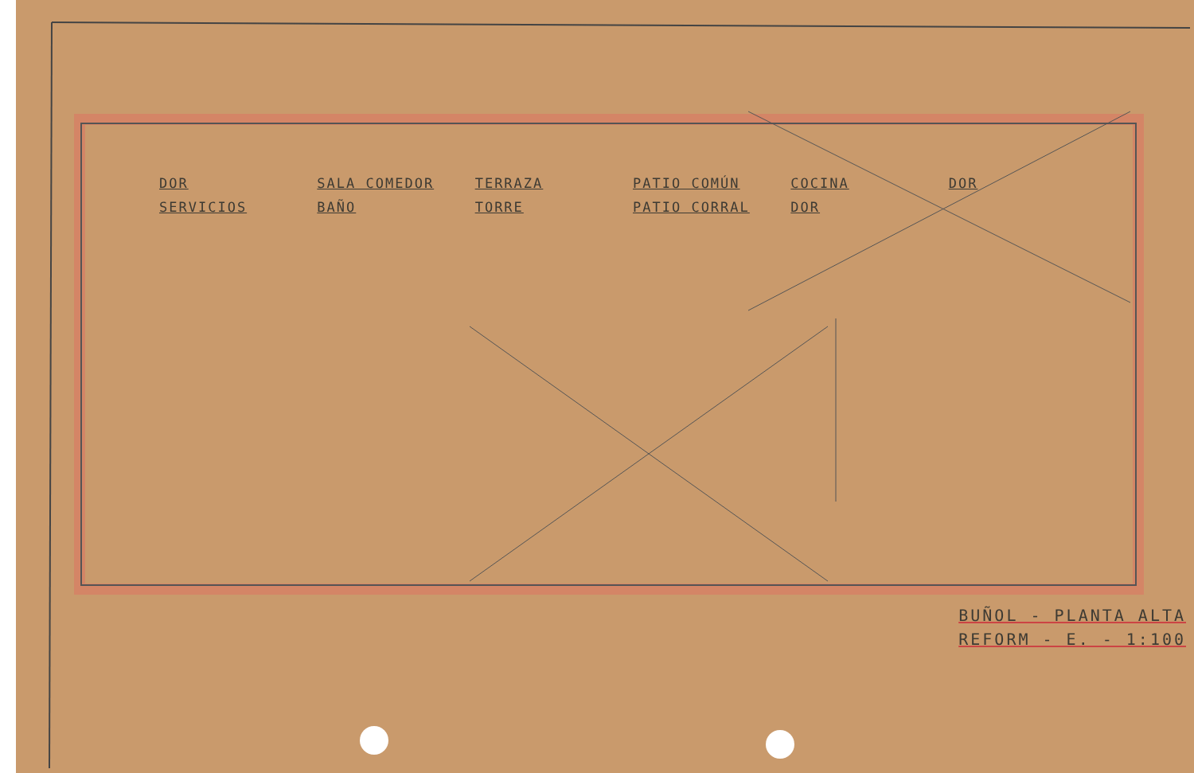DOR
SALA COMEDOR
TERRAZA
PATIO COMÚN
COCINA
DOR
SERVICIOS
BAÑO
TORRE
PATIO CORRAL
DOR
BUÑOL - PLANTA ALTA
REFORM - E. - 1:100